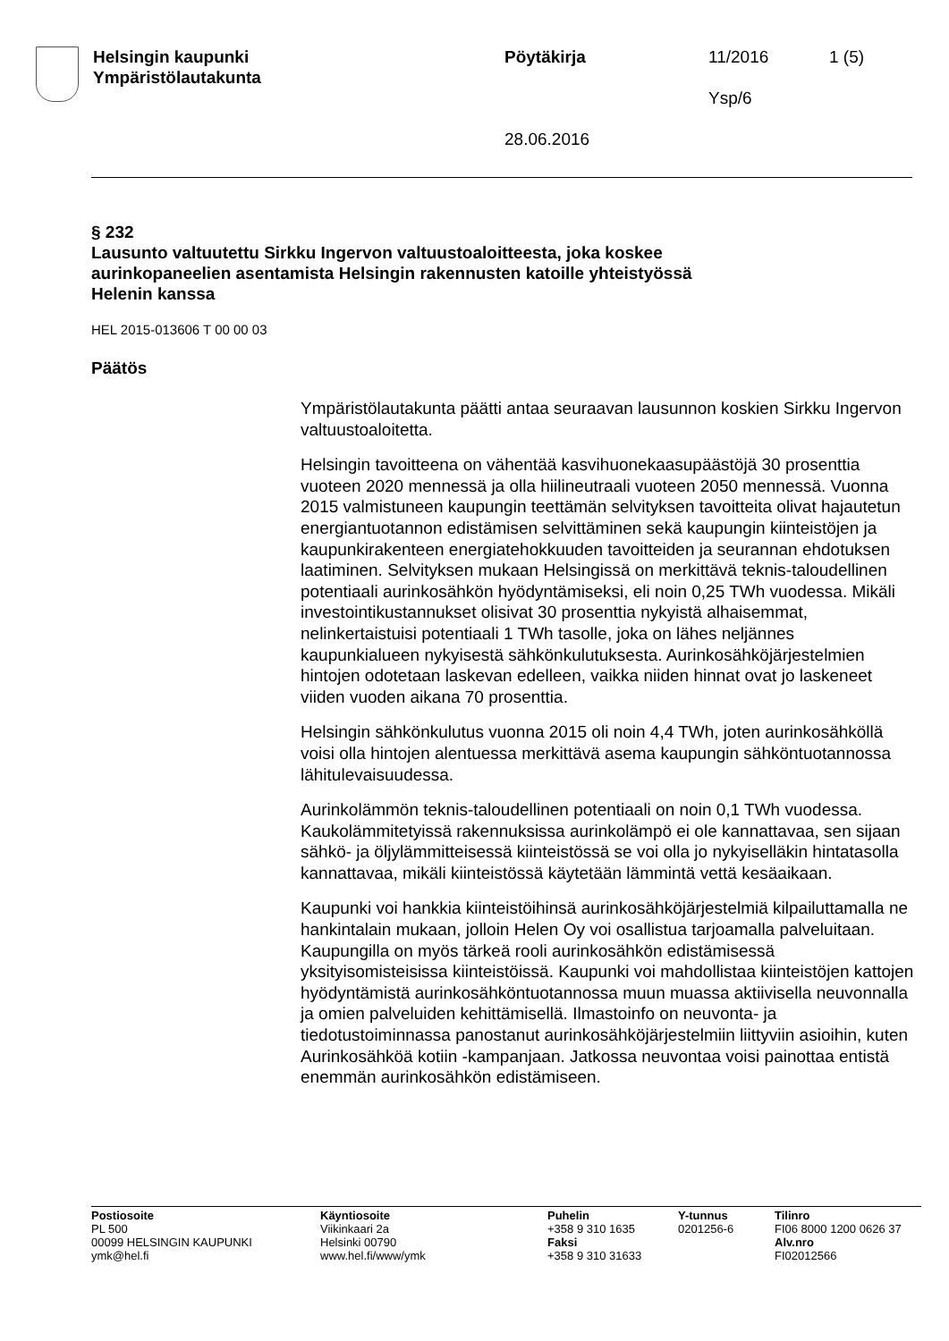Helsingin kaupunki
Ympäristölautakunta
Pöytäkirja
28.06.2016
11/2016
Ysp/6
1 (5)
§ 232
Lausunto valtuutettu Sirkku Ingervon valtuustoaloitteesta, joka koskee aurinkopaneelien asentamista Helsingin rakennusten katoille yhteistyössä Helenin kanssa
HEL 2015-013606 T 00 00 03
Päätös
Ympäristölautakunta päätti antaa seuraavan lausunnon koskien Sirkku Ingervon valtuustoaloitetta.
Helsingin tavoitteena on vähentää kasvihuonekaasupäästöjä 30 prosenttia vuoteen 2020 mennessä ja olla hiilineutraali vuoteen 2050 mennessä. Vuonna 2015 valmistuneen kaupungin teettämän selvityksen tavoitteita olivat hajautetun energiantuotannon edistämisen selvittäminen sekä kaupungin kiinteistöjen ja kaupunkirakenteen energiatehokkuuden tavoitteiden ja seurannan ehdotuksen laatiminen. Selvityksen mukaan Helsingissä on merkittävä teknis-taloudellinen potentiaali aurinkosähkön hyödyntämiseksi, eli noin 0,25 TWh vuodessa. Mikäli investointikustannukset olisivat 30 prosenttia nykyistä alhaisemmat, nelinkertaistuisi potentiaali 1 TWh tasolle, joka on lähes neljännes kaupunkialueen nykyisestä sähkönkulutuksesta. Aurinkosähköjärjestelmien hintojen odotetaan laskevan edelleen, vaikka niiden hinnat ovat jo laskeneet viiden vuoden aikana 70 prosenttia.
Helsingin sähkönkulutus vuonna 2015 oli noin 4,4 TWh, joten aurinkosähköllä voisi olla hintojen alentuessa merkittävä asema kaupungin sähköntuotannossa lähitulevaisuudessa.
Aurinkolämmön teknis-taloudellinen potentiaali on noin 0,1 TWh vuodessa. Kaukolämmitetyissä rakennuksissa aurinkolämpö ei ole kannattavaa, sen sijaan sähkö- ja öljylämmitteisessä kiinteistössä se voi olla jo nykyiselläkin hintatasolla kannattavaa, mikäli kiinteistössä käytetään lämmintä vettä kesäaikaan.
Kaupunki voi hankkia kiinteistöihinsä aurinkosähköjärjestelmiä kilpailuttamalla ne hankintalain mukaan, jolloin Helen Oy voi osallistua tarjoamalla palveluitaan. Kaupungilla on myös tärkeä rooli aurinkosähkön edistämisessä yksityisomisteisissa kiinteistöissä. Kaupunki voi mahdollistaa kiinteistöjen kattojen hyödyntämistä aurinkosähköntuotannossa muun muassa aktiivisella neuvonnalla ja omien palveluiden kehittämisellä. Ilmastoinfo on neuvonta- ja tiedotustoiminnassa panostanut aurinkosähköjärjestelmiin liittyviin asioihin, kuten Aurinkosähköä kotiin -kampanjaan. Jatkossa neuvontaa voisi painottaa entistä enemmän aurinkosähkön edistämiseen.
Postiosoite
PL 500
00099 HELSINGIN KAUPUNKI
ymk@hel.fi
Käyntiosoite
Viikinkaari 2a
Helsinki 00790
www.hel.fi/www/ymk
Puhelin
+358 9 310 1635
Faksi
+358 9 310 31633
Y-tunnus
0201256-6
Tilinro
FI06 8000 1200 0626 37
Alv.nro
FI02012566